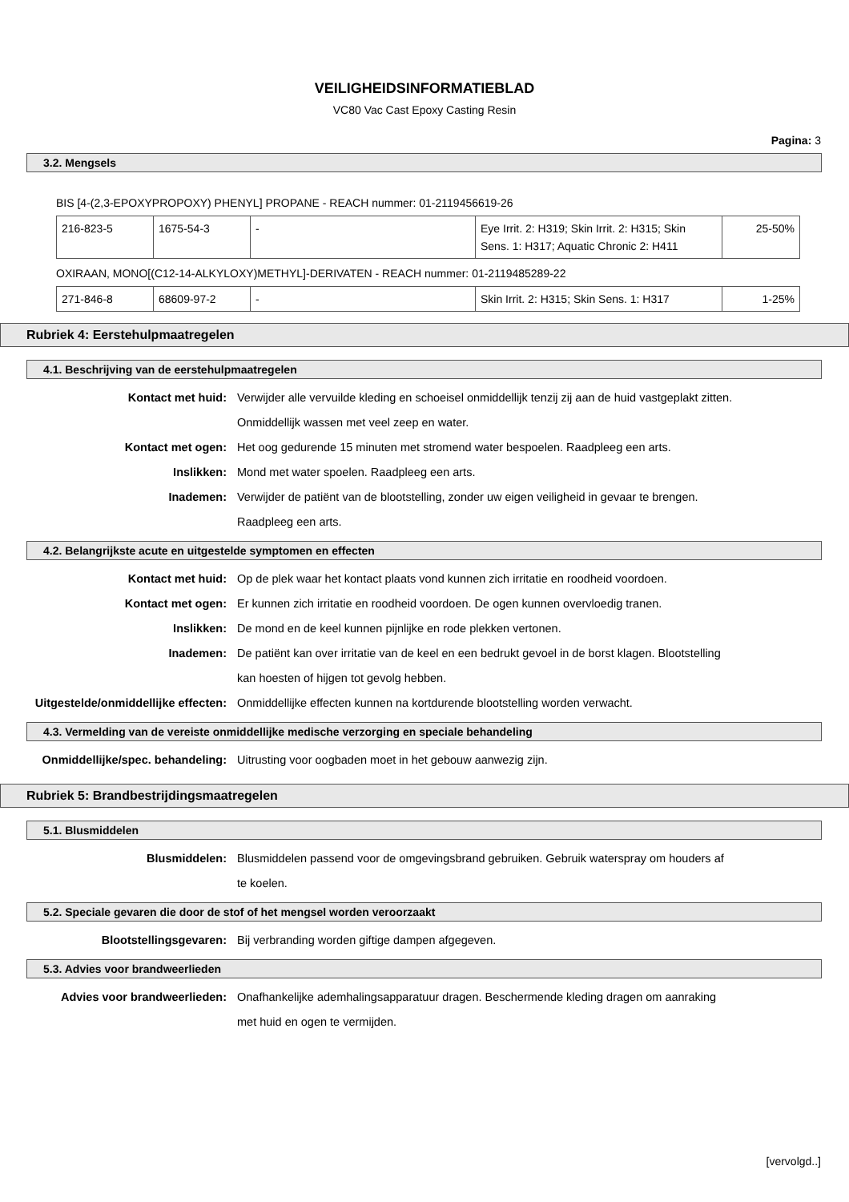VEILIGHEIDSINFORMATIEBLAD
VC80 Vac Cast Epoxy Casting Resin
Pagina: 3
3.2. Mengsels
BIS [4-(2,3-EPOXYPROPOXY) PHENYL] PROPANE - REACH nummer: 01-2119456619-26
| 216-823-5 | 1675-54-3 | - | Eye Irrit. 2: H319; Skin Irrit. 2: H315; Skin Sens. 1: H317; Aquatic Chronic 2: H411 | 25-50% |
OXIRAAN, MONO[(C12-14-ALKYLOXY)METHYL]-DERIVATEN - REACH nummer: 01-2119485289-22
| 271-846-8 | 68609-97-2 | - | Skin Irrit. 2: H315; Skin Sens. 1: H317 | 1-25% |
Rubriek 4: Eerstehulpmaatregelen
4.1. Beschrijving van de eerstehulpmaatregelen
Kontact met huid: Verwijder alle vervuilde kleding en schoeisel onmiddellijk tenzij zij aan de huid vastgeplakt zitten. Onmiddellijk wassen met veel zeep en water.
Kontact met ogen: Het oog gedurende 15 minuten met stromend water bespoelen. Raadpleeg een arts.
Inslikken: Mond met water spoelen. Raadpleeg een arts.
Inademen: Verwijder de patiënt van de blootstelling, zonder uw eigen veiligheid in gevaar te brengen. Raadpleeg een arts.
4.2. Belangrijkste acute en uitgestelde symptomen en effecten
Kontact met huid: Op de plek waar het kontact plaats vond kunnen zich irritatie en roodheid voordoen.
Kontact met ogen: Er kunnen zich irritatie en roodheid voordoen. De ogen kunnen overvloedig tranen.
Inslikken: De mond en de keel kunnen pijnlijke en rode plekken vertonen.
Inademen: De patiënt kan over irritatie van de keel en een bedrukt gevoel in de borst klagen. Blootstelling kan hoesten of hijgen tot gevolg hebben.
Uitgestelde/onmiddellijke effecten:
Onmiddellijke effecten kunnen na kortdurende blootstelling worden verwacht.
4.3. Vermelding van de vereiste onmiddellijke medische verzorging en speciale behandeling
Onmiddellijke/spec. behandeling: Uitrusting voor oogbaden moet in het gebouw aanwezig zijn.
Rubriek 5: Brandbestrijdingsmaatregelen
5.1. Blusmiddelen
Blusmiddelen: Blusmiddelen passend voor de omgevingsbrand gebruiken. Gebruik waterspray om houders af te koelen.
5.2. Speciale gevaren die door de stof of het mengsel worden veroorzaakt
Blootstellingsgevaren: Bij verbranding worden giftige dampen afgegeven.
5.3. Advies voor brandweerlieden
Advies voor brandweerlieden: Onafhankelijke ademhalingsapparatuur dragen. Beschermende kleding dragen om aanraking met huid en ogen te vermijden.
[vervolgd..]